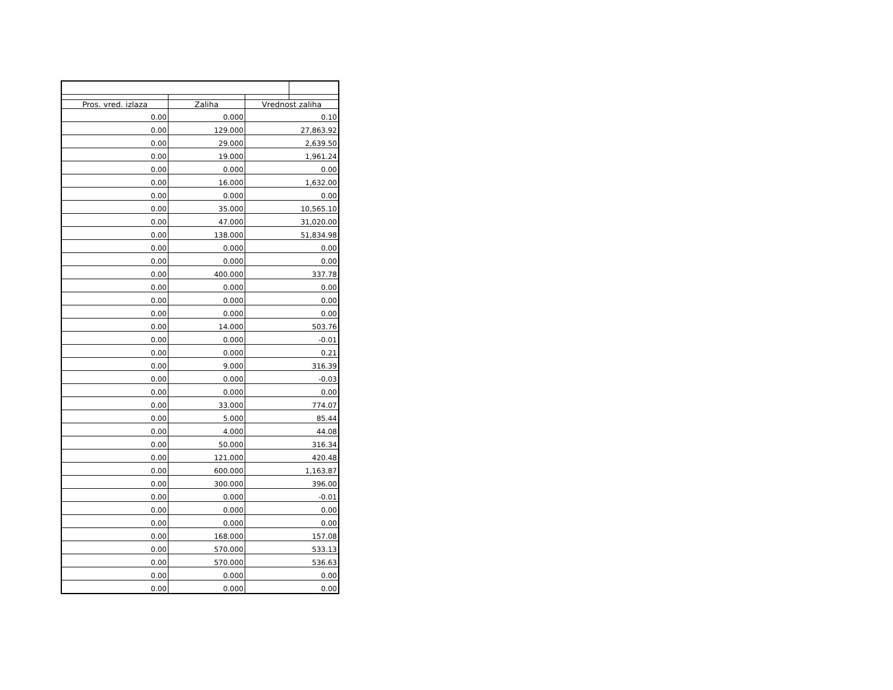| Pros. vred. izlaza | Zaliha | Vrednost zaliha | |
| --- | --- | --- | --- |
| 0.00 | 0.000 | 0.10 | |
| 0.00 | 129.000 | 27,863.92 | |
| 0.00 | 29.000 | 2,639.50 | |
| 0.00 | 19.000 | 1,961.24 | |
| 0.00 | 0.000 | 0.00 | |
| 0.00 | 16.000 | 1,632.00 | |
| 0.00 | 0.000 | 0.00 | |
| 0.00 | 35.000 | 10,565.10 | |
| 0.00 | 47.000 | 31,020.00 | |
| 0.00 | 138.000 | 51,834.98 | |
| 0.00 | 0.000 | 0.00 | |
| 0.00 | 0.000 | 0.00 | |
| 0.00 | 400.000 | 337.78 | |
| 0.00 | 0.000 | 0.00 | |
| 0.00 | 0.000 | 0.00 | |
| 0.00 | 0.000 | 0.00 | |
| 0.00 | 14.000 | 503.76 | |
| 0.00 | 0.000 | -0.01 | |
| 0.00 | 0.000 | 0.21 | |
| 0.00 | 9.000 | 316.39 | |
| 0.00 | 0.000 | -0.03 | |
| 0.00 | 0.000 | 0.00 | |
| 0.00 | 33.000 | 774.07 | |
| 0.00 | 5.000 | 85.44 | |
| 0.00 | 4.000 | 44.08 | |
| 0.00 | 50.000 | 316.34 | |
| 0.00 | 121.000 | 420.48 | |
| 0.00 | 600.000 | 1,163.87 | |
| 0.00 | 300.000 | 396.00 | |
| 0.00 | 0.000 | -0.01 | |
| 0.00 | 0.000 | 0.00 | |
| 0.00 | 0.000 | 0.00 | |
| 0.00 | 168.000 | 157.08 | |
| 0.00 | 570.000 | 533.13 | |
| 0.00 | 570.000 | 536.63 | |
| 0.00 | 0.000 | 0.00 | |
| 0.00 | 0.000 | 0.00 | |